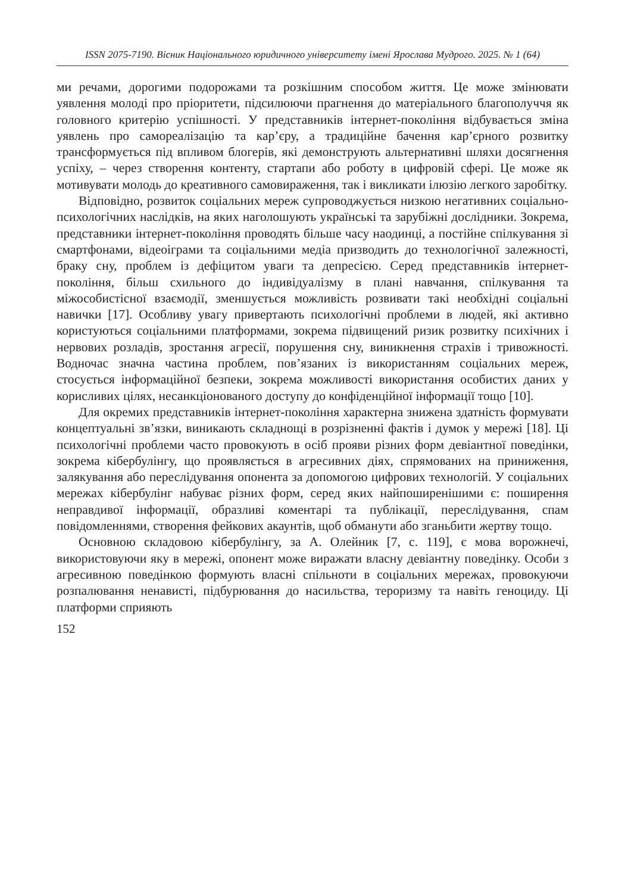ISSN 2075-7190. Вісник Національного юридичного університету імені Ярослава Мудрого. 2025. № 1 (64)
ми речами, дорогими подорожами та розкішним способом життя. Це може змінювати уявлення молоді про пріоритети, підсилюючи прагнення до матеріального благополуччя як головного критерію успішності. У представників інтернет-покоління відбувається зміна уявлень про самореалізацію та кар’єру, а традиційне бачення кар’єрного розвитку трансформується під впливом блогерів, які демонструють альтернативні шляхи досягнення успіху, – через створення контенту, стартапи або роботу в цифровій сфері. Це може як мотивувати молодь до креативного самовираження, так і викликати ілюзію легкого заробітку.
Відповідно, розвиток соціальних мереж супроводжується низкою негативних соціально-психологічних наслідків, на яких наголошують українські та зарубіжні дослідники. Зокрема, представники інтернет-покоління проводять більше часу наодинці, а постійне спілкування зі смартфонами, відеоіграми та соціальними медіа призводить до технологічної залежності, браку сну, проблем із дефіцитом уваги та депресією. Серед представників інтернет-покоління, більш схильного до індивідуалізму в плані навчання, спілкування та міжособистісної взаємодії, зменшується можливість розвивати такі необхідні соціальні навички [17]. Особливу увагу привертають психологічні проблеми в людей, які активно користуються соціальними платформами, зокрема підвищений ризик розвитку психічних і нервових розладів, зростання агресії, порушення сну, виникнення страхів і тривожності. Водночас значна частина проблем, пов’язаних із використанням соціальних мереж, стосується інформаційної безпеки, зокрема можливості використання особистих даних у корисливих цілях, несанкціонованого доступу до конфіденційної інформації тощо [10].
Для окремих представників інтернет-покоління характерна знижена здатність формувати концептуальні зв’язки, виникають складнощі в розрізненні фактів і думок у мережі [18]. Ці психологічні проблеми часто провокують в осіб прояви різних форм девіантної поведінки, зокрема кібербулінгу, що проявляється в агресивних діях, спрямованих на приниження, залякування або переслідування опонента за допомогою цифрових технологій. У соціальних мережах кібербулінг набуває різних форм, серед яких найпоширенішими є: поширення неправдивої інформації, образливі коментарі та публікації, переслідування, спам повідомленнями, створення фейкових акаунтів, щоб обманути або зганьбити жертву тощо.
Основною складовою кібербулінгу, за А. Олейник [7, с. 119], є мова ворожнечі, використовуючи яку в мережі, опонент може виражати власну девіантну поведінку. Особи з агресивною поведінкою формують власні спільноти в соціальних мережах, провокуючи розпалювання ненависті, підбурювання до насильства, тероризму та навіть геноциду. Ці платформи сприяють
152